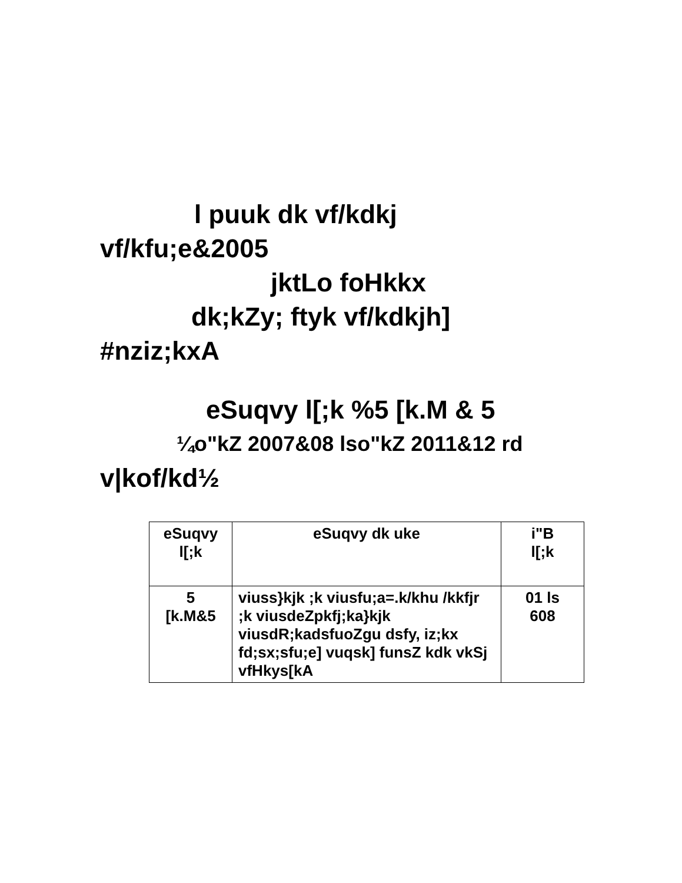l puuk dk vf/kdkj
vf/kfu;e&2005
jktLo foHkkx
dk;kZy; ftyk vf/kdkjh]
#nziz;kxA
eSuqvy l[;k %5 [k.M & 5
¼o"kZ 2007&08 lso"kZ 2011&12 rd
v|kof/kd½
| eSuqvy l[;k | eSuqvy dk uke | i"B l[;k |
| 5 [k.M&5 | viuss}kjk ;k viusfu;a=.k/khu /kkfjr ;k viusdeZpkfj;ka}kjk viusdR;kadsfuoZgu dsfy, iz;kx fd;sx;sfu;e] vuqsk] funsZ kdk vkSj vfHkys[kA | 01 ls 608 |